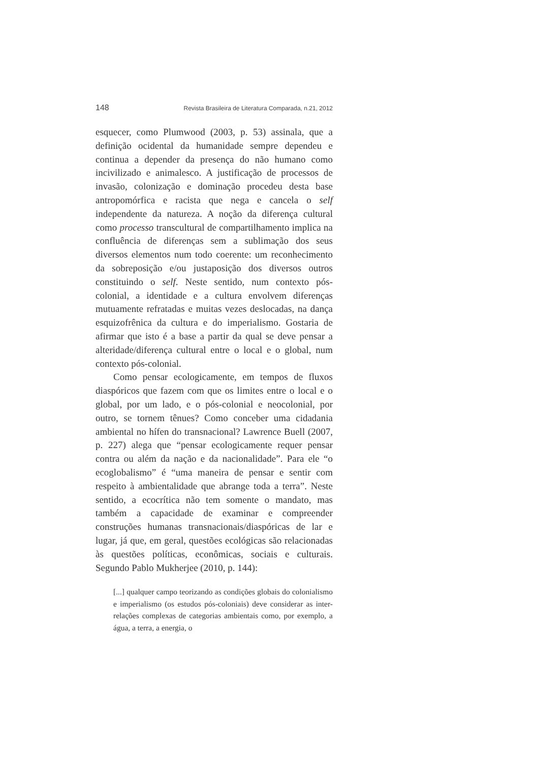148 Revista Brasileira de Literatura Comparada, n.21, 2012
esquecer, como Plumwood (2003, p. 53) assinala, que a definição ocidental da humanidade sempre dependeu e continua a depender da presença do não humano como incivilizado e animalesco. A justificação de processos de invasão, colonização e dominação procedeu desta base antropomórfica e racista que nega e cancela o self independente da natureza. A noção da diferença cultural como processo transcultural de compartilhamento implica na confluência de diferenças sem a sublimação dos seus diversos elementos num todo coerente: um reconhecimento da sobreposição e/ou justaposição dos diversos outros constituindo o self. Neste sentido, num contexto pós-colonial, a identidade e a cultura envolvem diferenças mutuamente refratadas e muitas vezes deslocadas, na dança esquizofrênica da cultura e do imperialismo. Gostaria de afirmar que isto é a base a partir da qual se deve pensar a alteridade/diferença cultural entre o local e o global, num contexto pós-colonial.
Como pensar ecologicamente, em tempos de fluxos diaspóricos que fazem com que os limites entre o local e o global, por um lado, e o pós-colonial e neocolonial, por outro, se tornem tênues? Como conceber uma cidadania ambiental no hífen do transnacional? Lawrence Buell (2007, p. 227) alega que “pensar ecologicamente requer pensar contra ou além da nação e da nacionalidade”. Para ele “o ecoglobalismo” é “uma maneira de pensar e sentir com respeito à ambientalidade que abrange toda a terra”. Neste sentido, a ecocrítica não tem somente o mandato, mas também a capacidade de examinar e compreender construções humanas transnacionais/diaspóricas de lar e lugar, já que, em geral, questões ecológicas são relacionadas às questões políticas, econômicas, sociais e culturais. Segundo Pablo Mukherjee (2010, p. 144):
[...] qualquer campo teorizando as condições globais do colonialismo e imperialismo (os estudos pós-coloniais) deve considerar as inter-relações complexas de categorias ambientais como, por exemplo, a água, a terra, a energia, o